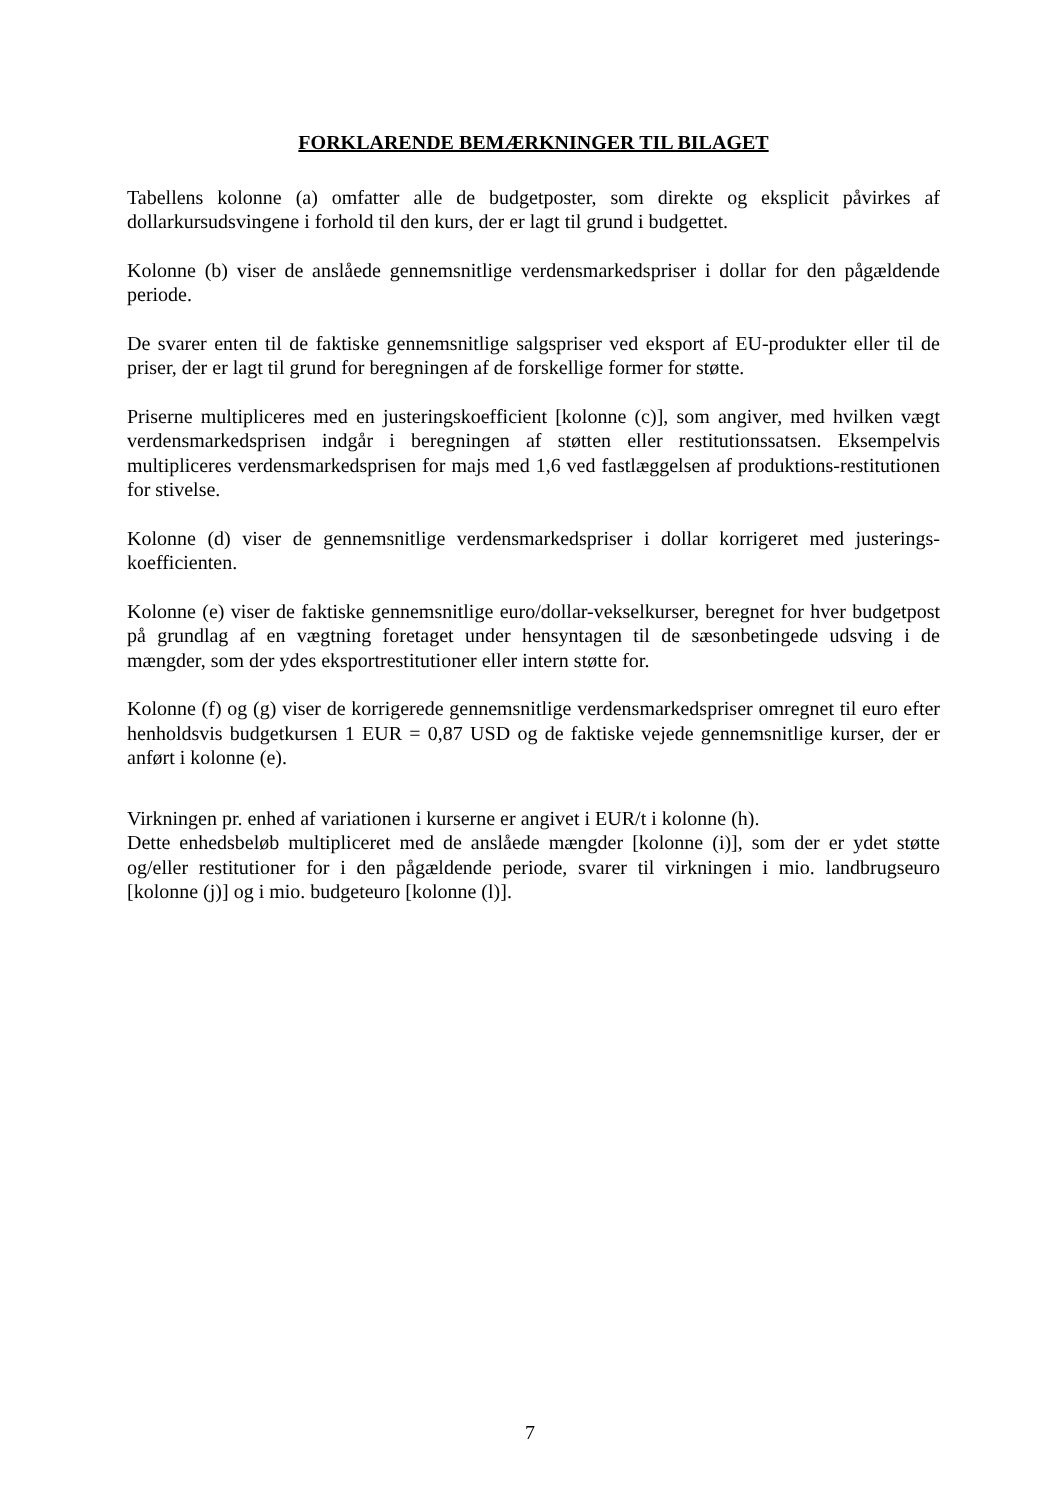FORKLARENDE BEMÆRKNINGER TIL BILAGET
Tabellens kolonne (a) omfatter alle de budgetposter, som direkte og eksplicit påvirkes af dollarkursudsvingene i forhold til den kurs, der er lagt til grund i budgettet.
Kolonne (b) viser de anslåede gennemsnitlige verdensmarkedspriser i dollar for den pågældende periode.
De svarer enten til de faktiske gennemsnitlige salgspriser ved eksport af EU-produkter eller til de priser, der er lagt til grund for beregningen af de forskellige former for støtte.
Priserne multipliceres med en justeringskoefficient [kolonne (c)], som angiver, med hvilken vægt verdensmarkedsprisen indgår i beregningen af støtten eller restitutionssatsen. Eksempelvis multipliceres verdensmarkedsprisen for majs med 1,6 ved fastlæggelsen af produktions-restitutionen for stivelse.
Kolonne (d) viser de gennemsnitlige verdensmarkedspriser i dollar korrigeret med justerings-koefficienten.
Kolonne (e) viser de faktiske gennemsnitlige euro/dollar-vekselkurser, beregnet for hver budgetpost på grundlag af en vægtning foretaget under hensyntagen til de sæsonbetingede udsving i de mængder, som der ydes eksportrestitutioner eller intern støtte for.
Kolonne (f) og (g) viser de korrigerede gennemsnitlige verdensmarkedspriser omregnet til euro efter henholdsvis budgetkursen 1 EUR = 0,87 USD og de faktiske vejede gennemsnitlige kurser, der er anført i kolonne (e).
Virkningen pr. enhed af variationen i kurserne er angivet i EUR/t i kolonne (h).
Dette enhedsbeløb multipliceret med de anslåede mængder [kolonne (i)], som der er ydet støtte og/eller restitutioner for i den pågældende periode, svarer til virkningen i mio. landbrugseuro [kolonne (j)] og i mio. budgeteuro [kolonne (l)].
7